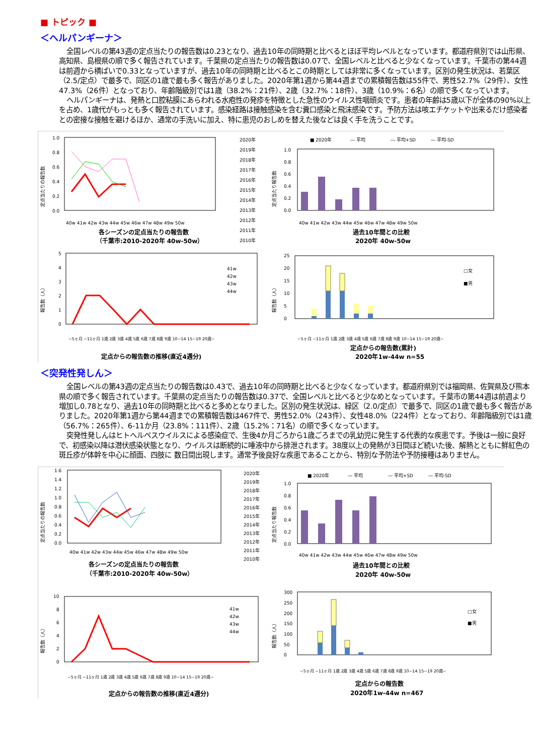■ トピック ■
＜ヘルパンギーナ＞
全国レベルの第43週の定点当たりの報告数は0.23となり、過去10年の同時期と比べるとほぼ平均レベルとなっています。都道府県別では山形県、高知県、島根県の順で多く報告されています。千葉県の定点当たりの報告数は0.07で、全国レベルと比べると少なくなっています。千葉市の第44週は前週から横ばいで0.33となっていますが、過去10年の同時期と比べるとこの時期としては非常に多くなっています。区別の発生状況は、若葉区（2.5/定点）で最多で、同区の1歳で最も多く報告がありました。2020年第1週から第44週までの累積報告数は55件で、男性52.7%（29件）、女性47.3%（26件）となっており、年齢階級別では1歳（38.2%：21件）、2歳（32.7%：18件）、3歳（10.9%：6名）の順で多くなっています。
ヘルパンギーナは、発熱と口腔粘膜にあらわれる水疱性の発疹を特徴とした急性のウイルス性咽頭炎です。患者の年齢は5歳以下が全体の90%以上を占め、1歳代がもっとも多く報告されています。感染経路は接触感染を含む糞口感染と飛沫感染です。予防方法は咳エチケットや出来るだけ感染者との密接な接触を避けるほか、通常の手洗いに加え、特に患児のおしめを替えた後などは良く手を洗うことです。
定点当たりの報告数
1.0
0.8
0.6
0.4
0.2
0.0
40w 41w 42w 43w 44w 45w 46w 47w 48w 49w 50w
各シーズンの定点当たりの報告数
（千葉市:2010-2020年 40w-50w）
2020年
2019年
2018年
2017年
2016年
2015年
2014年
2013年
2012年
2011年
2010年
■ 2020年
― 平均
― 平均+SD
― 平均-SD
定点当たり報告数
1.0
0.8
0.6
0.4
0.2
0.0
40w 41w 42w 43w 44w 45w 46w 47w 48w 49w 50w
過去10年間との比較
2020年 40w-50w
報告数（人）
5
4
3
2
1
0
41w
42w
43w
44w
~5ヶ月 ~11ヶ月 1歳 2歳 3歳 4歳 5歳 6歳 7歳 8歳 9歳 10~14 15~19 20歳~
定点からの報告数の推移(直近4週分)
報告数（人）
25
20
15
10
5
0
□女
■男
~5ヶ月 ~11ヶ月 1歳 2歳 3歳 4歳 5歳 6歳 7歳 8歳 9歳 10~14 15~19 20歳~
定点からの報告数(累計)
2020年1w-44w n=55
＜突発性発しん＞
全国レベルの第43週の定点当たりの報告数は0.43で、過去10年の同時期と比べると少なくなっています。都道府県別では福岡県、佐賀県及び熊本県の順で多く報告されています。千葉県の定点当たりの報告数は0.37で、全国レベルと比べると少なめとなっています。千葉市の第44週は前週より増加し0.78となり、過去10年の同時期と比べると多めとなりました。区別の発生状況は、緑区（2.0/定点）で最多で、同区の1歳で最も多く報告がありました。2020年第1週から第44週までの累積報告数は467件で、男性52.0%（243件）、女性48.0%（224件）となっており、年齢階級別では1歳（56.7%：265件）、6-11か月（23.8%：111件）、2歳（15.2%：71名）の順で多くなっています。
突発性発しんはヒトヘルペスウイルスによる感染症で、生後4か月ごろから1歳ごろまでの乳幼児に発生する代表的な疾患です。予後は一般に良好で、初感染以降は潜伏感染状態となり、ウイルスは断続的に唾液中から排泄されます。38度以上の発熱が3日間ほど続いた後、解熱とともに鮮紅色の斑丘疹が体幹を中心に顔面、四肢に 数日間出現します。通常予後良好な疾患であることから、特別な予防法や予防接種はありません。
定点当たりの報告数
1.6
1.4
1.2
1.0
0.8
0.6
0.4
0.2
0.0
40w 41w 42w 43w 44w 45w 46w 47w 48w 49w 50w
各シーズンの定点当たりの報告数
（千葉市:2010-2020年 40w-50w）
2020年
2019年
2018年
2017年
2016年
2015年
2014年
2013年
2012年
2011年
2010年
■ 2020年
― 平均
― 平均+SD
― 平均-SD
定点当たり報告数
1.0
0.8
0.6
0.4
0.2
0.0
40w 41w 42w 43w 44w 45w 46w 47w 48w 49w 50w
過去10年間との比較
2020年 40w-50w
報告数（人）
10
8
6
4
2
0
41w
42w
43w
44w
~5ヶ月 ~11ヶ月 1歳 2歳 3歳 4歳 5歳 6歳 7歳 8歳 9歳 10~14 15~19 20歳~
定点からの報告数の推移(直近4週分)
報告数（人）
300
250
200
150
100
50
0
□女
■男
~5ヶ月 ~11ヶ月 1歳 2歳 3歳 4歳 5歳 6歳 7歳 8歳 9歳 10~14 15~19 20歳~
定点からの報告数
2020年1w-44w n=467